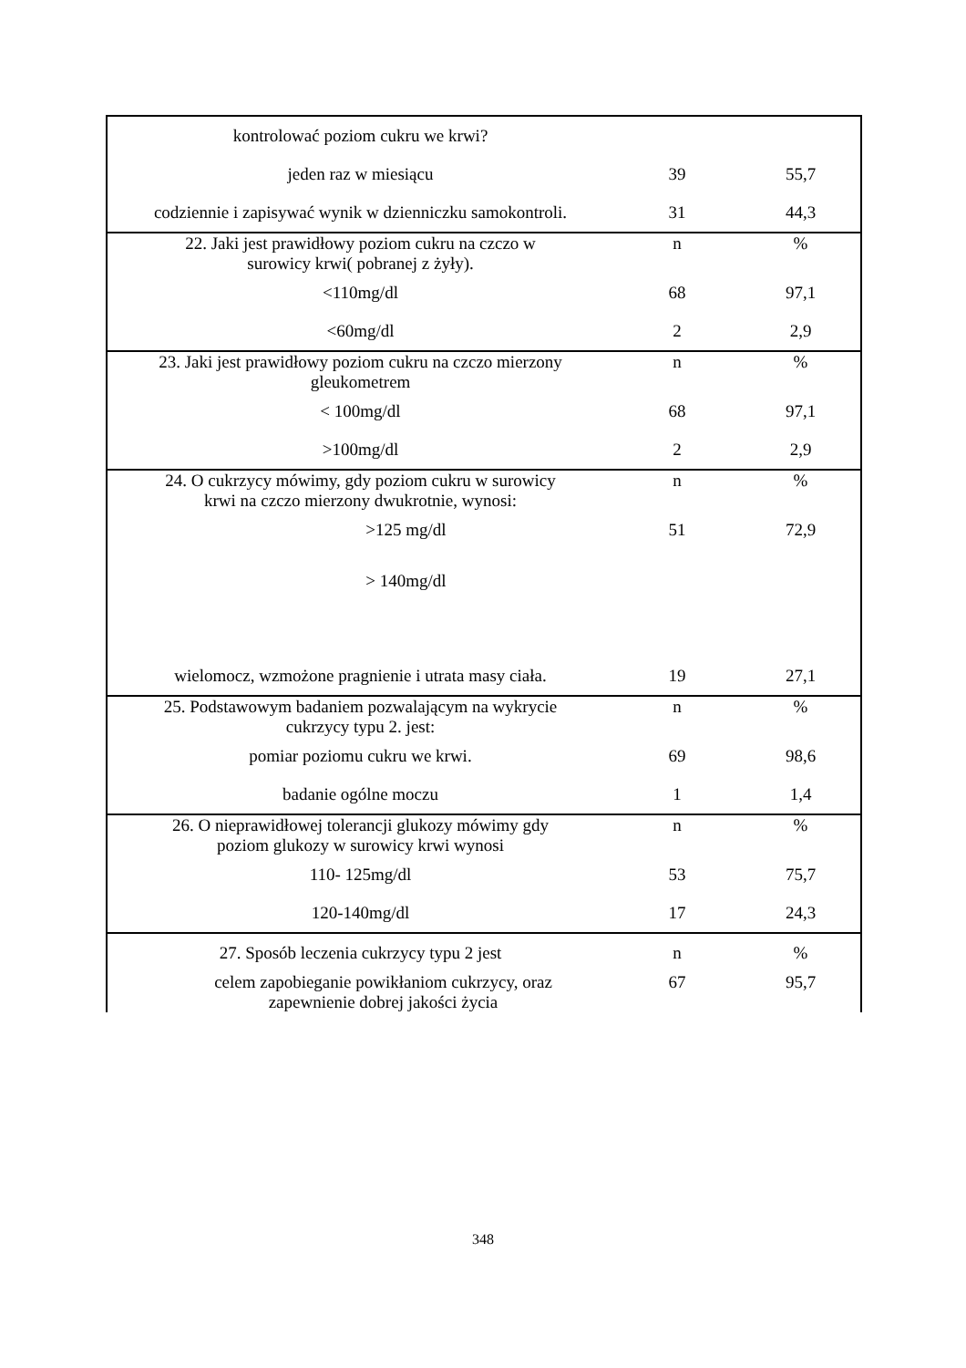| kontrolować poziom cukru we krwi? | | |
| jeden raz w miesiącu | 39 | 55,7 |
| codziennie i zapisywać wynik w dzienniczku samokontroli. | 31 | 44,3 |
| 22. Jaki jest prawidłowy poziom cukru na czczo w surowicy krwi( pobranej z żyły). | n | % |
| <110mg/dl | 68 | 97,1 |
| <60mg/dl | 2 | 2,9 |
| 23. Jaki jest prawidłowy poziom cukru na czczo mierzony gleukometrem | n | % |
| < 100mg/dl | 68 | 97,1 |
| >100mg/dl | 2 | 2,9 |
| 24. O cukrzycy mówimy, gdy poziom cukru w surowicy krwi na czczo mierzony dwukrotnie, wynosi: | n | % |
| >125 mg/dl | 51 | 72,9 |
| > 140mg/dl | | |
| wielomocz, wzmożone pragnienie i utrata masy ciała. | 19 | 27,1 |
| 25. Podstawowym badaniem pozwalającym na wykrycie cukrzycy typu 2. jest: | n | % |
| pomiar poziomu cukru we krwi. | 69 | 98,6 |
| badanie ogólne moczu | 1 | 1,4 |
| 26. O nieprawidłowej tolerancji glukozy mówimy gdy poziom glukozy w surowicy krwi wynosi | n | % |
| 110- 125mg/dl | 53 | 75,7 |
| 120-140mg/dl | 17 | 24,3 |
| 27. Sposób leczenia cukrzycy typu 2 jest | n | % |
| celem zapobieganie powikłaniom cukrzycy, oraz zapewnienie dobrej jakości życia | 67 | 95,7 |
348